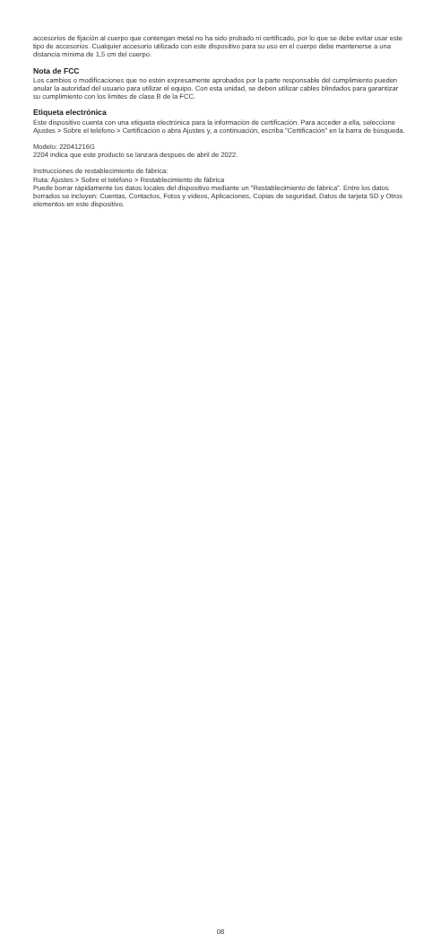accesorios de fijación al cuerpo que contengan metal no ha sido probado ni certificado, por lo que se debe evitar usar este tipo de accesorios. Cualquier accesorio utilizado con este dispositivo para su uso en el cuerpo debe mantenerse a una distancia mínima de 1,5 cm del cuerpo.
Nota de FCC
Los cambios o modificaciones que no estén expresamente aprobados por la parte responsable del cumplimiento pueden anular la autoridad del usuario para utilizar el equipo. Con esta unidad, se deben utilizar cables blindados para garantizar su cumplimiento con los límites de clase B de la FCC.
Etiqueta electrónica
Este dispositivo cuenta con una etiqueta electrónica para la información de certificación. Para acceder a ella, seleccione Ajustes > Sobre el teléfono > Certificación o abra Ajustes y, a continuación, escriba "Certificación" en la barra de búsqueda.
Modelo: 22041216G
2204 indica que este producto se lanzará después de abril de 2022.
Instrucciones de restablecimiento de fábrica:
Ruta: Ajustes > Sobre el teléfono > Restablecimiento de fábrica
Puede borrar rápidamente los datos locales del dispositivo mediante un "Restablecimiento de fábrica". Entre los datos borrados se incluyen: Cuentas, Contactos, Fotos y vídeos, Aplicaciones, Copias de seguridad, Datos de tarjeta SD y Otros elementos en este dispositivo.
08